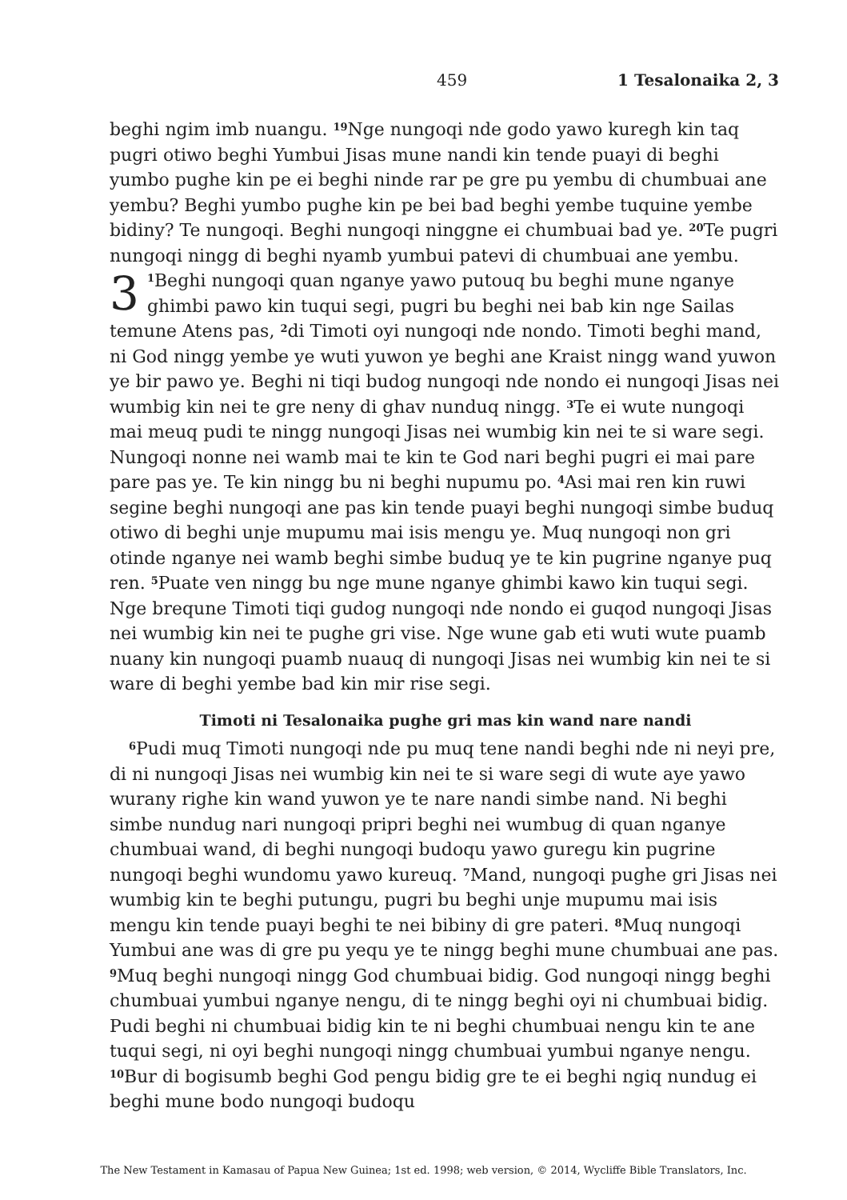459 1 Tesalonaika 2, 3
beghi ngim imb nuangu. <sup>19</sup>Nge nungoqi nde godo yawo kuregh kin taq pugri otiwo beghi Yumbui Jisas mune nandi kin tende puayi di beghi yumbo pughe kin pe ei beghi ninde rar pe gre pu yembu di chumbuai ane yembu? Beghi yumbo pughe kin pe bei bad beghi yembe tuquine yembe bidiny? Te nungoqi. Beghi nungoqi ninggne ei chumbuai bad ye. <sup>20</sup>Te pugri nungoqi ningg di beghi nyamb yumbui patevi di chumbuai ane yembu.
3<sup>1</sup>Beghi nungoqi quan nganye yawo putouq bu beghi mune nganye ghimbi pawo kin tuqui segi, pugri bu beghi nei bab kin nge Sailas temune Atens pas, <sup>2</sup>di Timoti oyi nungoqi nde nondo. Timoti beghi mand, ni God ningg yembe ye wuti yuwon ye beghi ane Kraist ningg wand yuwon ye bir pawo ye. Beghi ni tiqi budog nungoqi nde nondo ei nungoqi Jisas nei wumbig kin nei te gre neny di ghav nunduq ningg. <sup>3</sup>Te ei wute nungoqi mai meuq pudi te ningg nungoqi Jisas nei wumbig kin nei te si ware segi. Nungoqi nonne nei wamb mai te kin te God nari beghi pugri ei mai pare pare pas ye. Te kin ningg bu ni beghi nupumu po. <sup>4</sup>Asi mai ren kin ruwi segine beghi nungoqi ane pas kin tende puayi beghi nungoqi simbe buduq otiwo di beghi unje mupumu mai isis mengu ye. Muq nungoqi non gri otinde nganye nei wamb beghi simbe buduq ye te kin pugrine nganye puq ren. <sup>5</sup>Puate ven ningg bu nge mune nganye ghimbi kawo kin tuqui segi. Nge brequne Timoti tiqi gudog nungoqi nde nondo ei guqod nungoqi Jisas nei wumbig kin nei te pughe gri vise. Nge wune gab eti wuti wute puamb nuany kin nungoqi puamb nuauq di nungoqi Jisas nei wumbig kin nei te si ware di beghi yembe bad kin mir rise segi.
Timoti ni Tesalonaika pughe gri mas kin wand nare nandi
<sup>6</sup> Pudi muq Timoti nungoqi nde pu muq tene nandi beghi nde ni neyi pre, di ni nungoqi Jisas nei wumbig kin nei te si ware segi di wute aye yawo wurany righe kin wand yuwon ye te nare nandi simbe nand. Ni beghi simbe nundug nari nungoqi pripri beghi nei wumbug di quan nganye chumbuai wand, di beghi nungoqi budoqu yawo guregu kin pugrine nungoqi beghi wundomu yawo kureuq. <sup>7</sup>Mand, nungoqi pughe gri Jisas nei wumbig kin te beghi putungu, pugri bu beghi unje mupumu mai isis mengu kin tende puayi beghi te nei bibiny di gre pateri. <sup>8</sup>Muq nungoqi Yumbui ane was di gre pu yequ ye te ningg beghi mune chumbuai ane pas. <sup>9</sup>Muq beghi nungoqi ningg God chumbuai bidig. God nungoqi ningg beghi chumbuai yumbui nganye nengu, di te ningg beghi oyi ni chumbuai bidig. Pudi beghi ni chumbuai bidig kin te ni beghi chumbuai nengu kin te ane tuqui segi, ni oyi beghi nungoqi ningg chumbuai yumbui nganye nengu. <sup>10</sup>Bur di bogisumb beghi God pengu bidig gre te ei beghi ngiq nundug ei beghi mune bodo nungoqi budoqu
The New Testament in Kamasau of Papua New Guinea; 1st ed. 1998; web version, © 2014, Wycliffe Bible Translators, Inc.